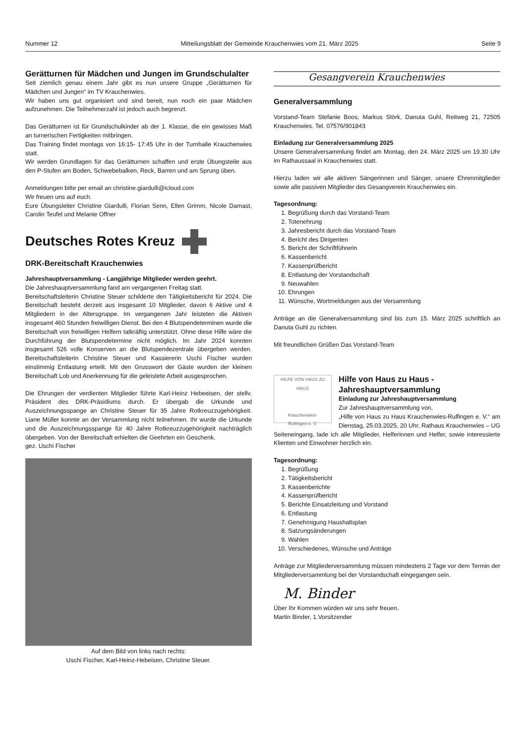Nummer 12 Mitteilungsblatt der Gemeinde Krauchenwies vom 21. März 2025 Seite 9
Gerätturnen für Mädchen und Jungen im Grundschulalter
Seit ziemlich genau einem Jahr gibt es nun unsere Gruppe „Gerätturnen für Mädchen und Jungen“ im TV Krauchenwies.
Wir haben uns gut organisiert und sind bereit, nun noch ein paar Mädchen aufzunehmen. Die Teilnehmerzahl ist jedoch auch begrenzt.
Das Gerätturnen ist für Grundschulkinder ab der 1. Klasse, die ein gewisses Maß an turnerischen Fertigkeiten mitbringen.
Das Training findet montags von 16:15- 17:45 Uhr in der Turnhalle Krauchenwies statt.
Wir werden Grundlagen für das Gerätturnen schaffen und erste Übungsteile aus den P-Stufen am Boden, Schwebebalken, Reck, Barren und am Sprung üben.
Anmeldungen bitte per email an christine.giardulli@icloud.com
Wir freuen uns auf euch.
Eure Übungsleiter Christine Giardulli, Florian Senn, Ellen Grimm, Nicole Damast, Carolin Teufel und Melanie Offner
Deutsches Rotes Kreuz
DRK-Bereitschaft Krauchenwies
Jahreshauptversammlung - Langjährige Mitglieder werden geehrt.
Die Jahreshauptversammlung fand am vergangenen Freitag statt.
Bereitschaftsleiterin Christine Steuer schilderte den Tätigkeitsbericht für 2024. Die Bereitschaft besteht derzeit aus insgesamt 10 Mitglieder, davon 6 Aktive und 4 Mitgliedern in der Altersgruppe. Im vergangenen Jahr leisteten die Aktiven insgesamt 460 Stunden freiwilligen Dienst. Bei den 4 Blutspendeterminen wurde die Bereitschaft von freiwilligen Helfern tatkräftig unterstützt. Ohne diese Hilfe wäre die Durchführung der Blutspendetermine nicht möglich. Im Jahr 2024 konnten insgesamt 526 volle Konserven an die Blutspendezentrale übergeben werden. Bereitschaftsleiterin Christine Steuer und Kassiererin Uschi Fischer wurden einstimmig Entlastung erteilt. Mit den Grusswort der Gäste wurden der kleinen Bereitschaft Lob und Anerkennung für die geleistete Arbeit ausgesprochen.
Die Ehrungen der verdienten Mitglieder führte Karl-Heinz Hebeeisen, der stellv. Präsident des DRK-Präsidiums durch. Er übergab die Urkunde und Auszeichnungsspange an Christine Steuer für 35 Jahre Rotkreuzzugehörigkeit. Liane Müller konnte an der Versammlung nicht teilnehmen. Ihr wurde die Urkunde und die Auszeichnungsspange für 40 Jahre Rotkreuzzugehörigkeit nachträglich übergeben. Von der Bereitschaft erhielten die Geehrten ein Geschenk.
gez. Uschi Fischer
Auf dem Bild von links nach rechts:
Uschi Fischer, Karl-Heinz-Hebeisen, Christine Steuer.
Gesangverein Krauchenwies
Generalversammlung
Vorstand-Team Stefanie Boos, Markus Störk, Danuta Guhl, Reitweg 21, 72505 Krauchenwies. Tel. 07576/901843
Einladung zur Generalversammlung 2025
Unsere Generalversammlung findet am Montag, den 24. März 2025 um 19.30 Uhr im Rathaussaal in Krauchenwies statt.
Hierzu laden wir alle aktiven Sängerinnen und Sänger, unsere Ehrenmitglieder sowie alle passiven Mitglieder des Gesangverein Krauchenwies ein.
Tagesordnung:
1. Begrüßung durch das Vorstand-Team
2. Totenehrung
3. Jahresbericht durch das Vorstand-Team
4. Bericht des Dirigenten
5. Bericht der Schriftführerin
6. Kassenbericht
7. Kassenprüfbericht
8. Entlastung der Vorstandschaft
9. Neuwahlen
10. Ehrungen
11. Wünsche, Wortmeldungen aus der Versammlung
Anträge an die Generalversammlung sind bis zum 15. März 2025 schriftlich an Danuta Guhl zu richten.
Mit freundlichen Grüßen Das Vorstand-Team
HILFE VON HAUS ZU HAUS
Krauchenwies-
Rulfingen e. V.
Hilfe von Haus zu Haus - Jahreshauptversammlung
Einladung zur Jahreshauptversammlung
Zur Jahreshauptversammlung von,
„Hilfe von Haus zu Haus Krauchenwies-Rulfingen e. V.“ am Dienstag, 25.03.2025, 20 Uhr, Rathaus Krauchenwies – UG Seiteneingang, lade ich alle Mitglieder, Helferinnen und Helfer, sowie interessierte Klienten und Einwohner herzlich ein.
Tagesordnung:
1. Begrüßung
2. Tätigkeitsbericht
3. Kassenberichte
4. Kassenprüfbericht
5. Berichte Einsatzleitung und Vorstand
6. Entlastung
7. Genehmigung Haushaltsplan
8. Satzungsänderungen
9. Wahlen
10. Verschiedenes, Wünsche und Anträge
Anträge zur Mitgliederversammlung müssen mindestens 2 Tage vor dem Termin der Mitgliederversammlung bei der Vorstandschaft eingegangen sein.
M. Binder
Über Ihr Kommen würden wir uns sehr freuen.
Martin Binder, 1.Vorsitzender